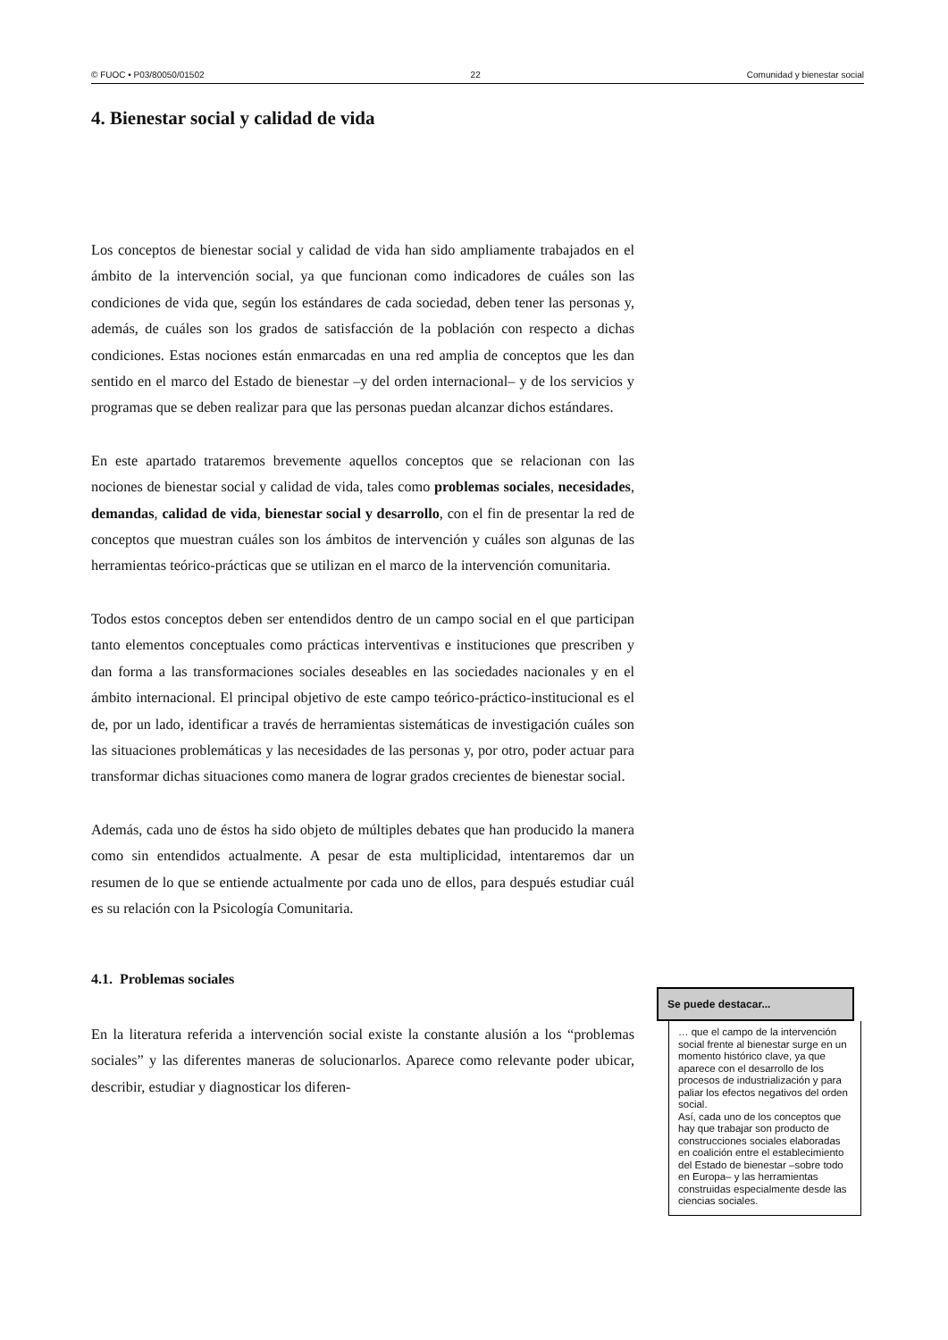© FUOC • P03/80050/01502 22 Comunidad y bienestar social
4. Bienestar social y calidad de vida
Los conceptos de bienestar social y calidad de vida han sido ampliamente trabajados en el ámbito de la intervención social, ya que funcionan como indicadores de cuáles son las condiciones de vida que, según los estándares de cada sociedad, deben tener las personas y, además, de cuáles son los grados de satisfacción de la población con respecto a dichas condiciones. Estas nociones están enmarcadas en una red amplia de conceptos que les dan sentido en el marco del Estado de bienestar –y del orden internacional– y de los servicios y programas que se deben realizar para que las personas puedan alcanzar dichos estándares.
En este apartado trataremos brevemente aquellos conceptos que se relacionan con las nociones de bienestar social y calidad de vida, tales como problemas sociales, necesidades, demandas, calidad de vida, bienestar social y desarrollo, con el fin de presentar la red de conceptos que muestran cuáles son los ámbitos de intervención y cuáles son algunas de las herramientas teórico-prácticas que se utilizan en el marco de la intervención comunitaria.
Todos estos conceptos deben ser entendidos dentro de un campo social en el que participan tanto elementos conceptuales como prácticas interventivas e instituciones que prescriben y dan forma a las transformaciones sociales deseables en las sociedades nacionales y en el ámbito internacional. El principal objetivo de este campo teórico-práctico-institucional es el de, por un lado, identificar a través de herramientas sistemáticas de investigación cuáles son las situaciones problemáticas y las necesidades de las personas y, por otro, poder actuar para transformar dichas situaciones como manera de lograr grados crecientes de bienestar social.
Además, cada uno de éstos ha sido objeto de múltiples debates que han producido la manera como sin entendidos actualmente. A pesar de esta multiplicidad, intentaremos dar un resumen de lo que se entiende actualmente por cada uno de ellos, para después estudiar cuál es su relación con la Psicología Comunitaria.
4.1. Problemas sociales
En la literatura referida a intervención social existe la constante alusión a los “problemas sociales” y las diferentes maneras de solucionarlos. Aparece como relevante poder ubicar, describir, estudiar y diagnosticar los diferen-
Se puede destacar...
… que el campo de la intervención social frente al bienestar surge en un momento histórico clave, ya que aparece con el desarrollo de los procesos de industrialización y para paliar los efectos negativos del orden social.
Así, cada uno de los conceptos que hay que trabajar son producto de construcciones sociales elaboradas en coalición entre el establecimiento del Estado de bienestar –sobre todo en Europa– y las herramientas construidas especialmente desde las ciencias sociales.